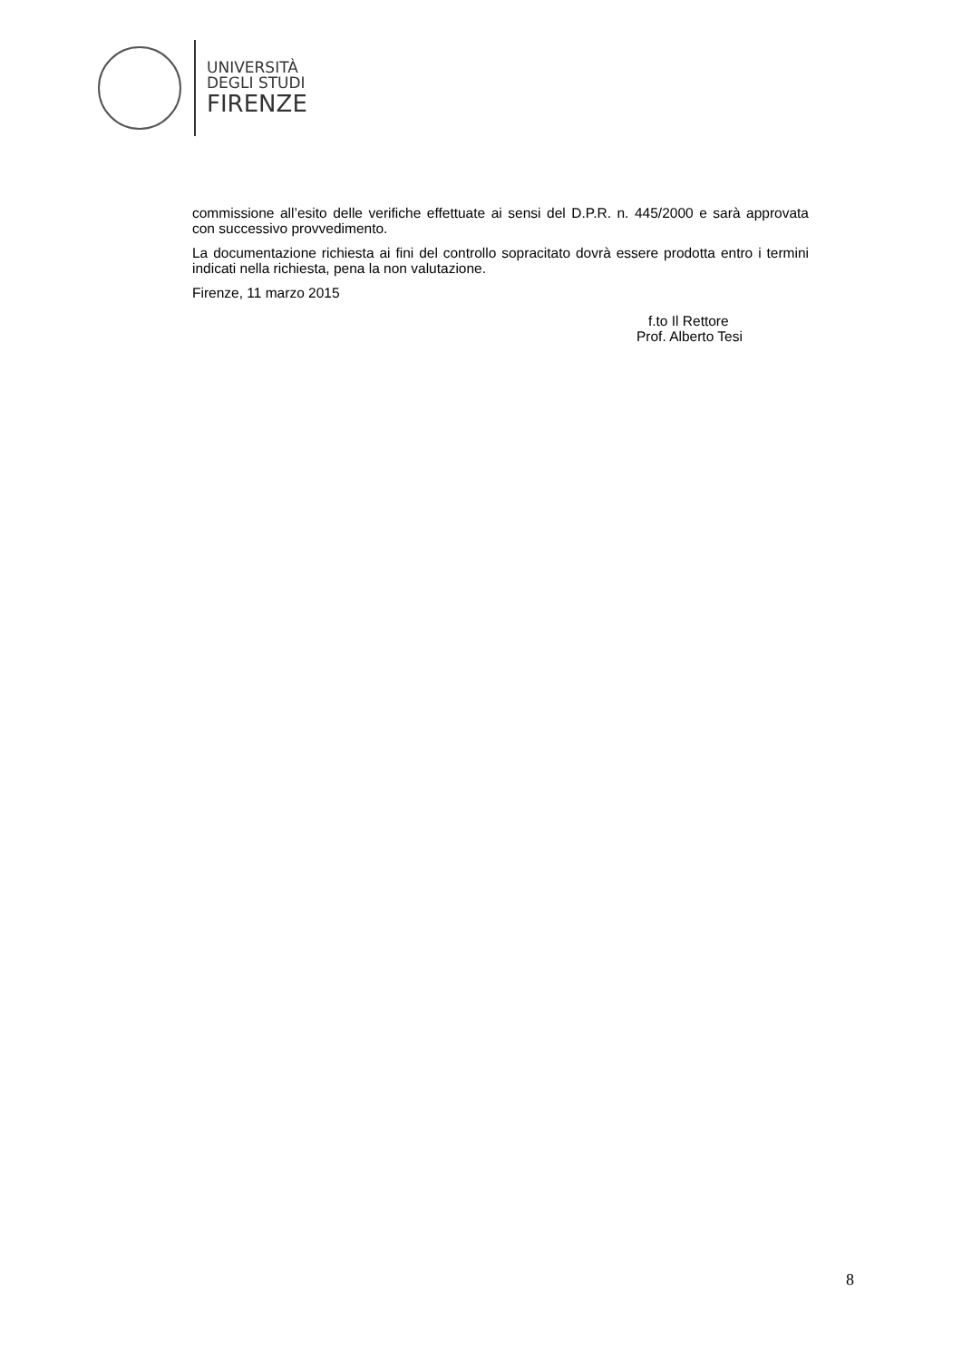UNIVERSITÀ
DEGLI STUDI
FIRENZE
commissione all’esito delle verifiche effettuate ai sensi del D.P.R. n. 445/2000 e sarà approvata con successivo provvedimento.
La documentazione richiesta ai fini del controllo sopracitato dovrà essere prodotta entro i termini indicati nella richiesta, pena la non valutazione.
Firenze, 11 marzo 2015
f.to Il Rettore
Prof. Alberto Tesi
8